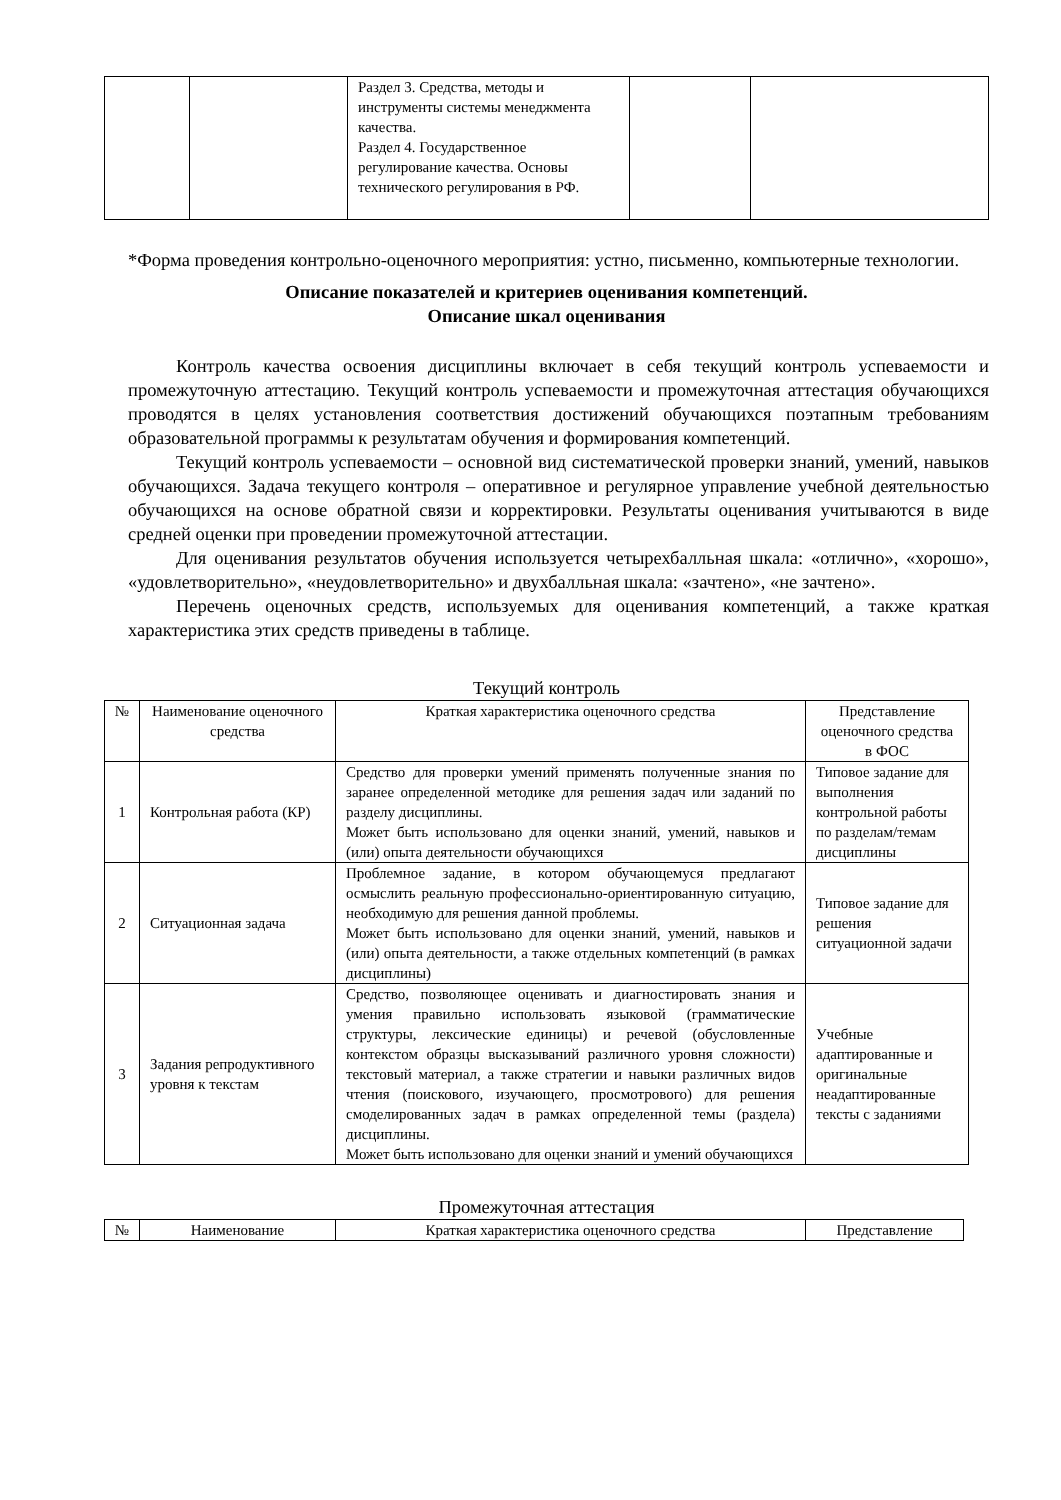| | | Раздел 3. Средства, методы и инструменты системы менеджмента качества. Раздел 4. Государственное регулирование качества. Основы технического регулирования в РФ. | | |
*Форма проведения контрольно-оценочного мероприятия: устно, письменно, компьютерные технологии.
Описание показателей и критериев оценивания компетенций.
Описание шкал оценивания
Контроль качества освоения дисциплины включает в себя текущий контроль успеваемости и промежуточную аттестацию. Текущий контроль успеваемости и промежуточная аттестация обучающихся проводятся в целях установления соответствия достижений обучающихся поэтапным требованиям образовательной программы к результатам обучения и формирования компетенций.
Текущий контроль успеваемости – основной вид систематической проверки знаний, умений, навыков обучающихся. Задача текущего контроля – оперативное и регулярное управление учебной деятельностью обучающихся на основе обратной связи и корректировки. Результаты оценивания учитываются в виде средней оценки при проведении промежуточной аттестации.
Для оценивания результатов обучения используется четырехбалльная шкала: «отлично», «хорошо», «удовлетворительно», «неудовлетворительно» и двухбалльная шкала: «зачтено», «не зачтено».
Перечень оценочных средств, используемых для оценивания компетенций, а также краткая характеристика этих средств приведены в таблице.
Текущий контроль
| № | Наименование оценочного средства | Краткая характеристика оценочного средства | Представление оценочного средства в ФОС |
| --- | --- | --- | --- |
| 1 | Контрольная работа (КР) | Средство для проверки умений применять полученные знания по заранее определенной методике для решения задач или заданий по разделу дисциплины. Может быть использовано для оценки знаний, умений, навыков и (или) опыта деятельности обучающихся | Типовое задание для выполнения контрольной работы по разделам/темам дисциплины |
| 2 | Ситуационная задача | Проблемное задание, в котором обучающемуся предлагают осмыслить реальную профессионально-ориентированную ситуацию, необходимую для решения данной проблемы. Может быть использовано для оценки знаний, умений, навыков и (или) опыта деятельности, а также отдельных компетенций (в рамках дисциплины) | Типовое задание для решения ситуационной задачи |
| 3 | Задания репродуктивного уровня к текстам | Средство, позволяющее оценивать и диагностировать знания и умения правильно использовать языковой (грамматические структуры, лексические единицы) и речевой (обусловленные контекстом образцы высказываний различного уровня сложности) текстовый материал, а также стратегии и навыки различных видов чтения (поискового, изучающего, просмотрового) для решения смоделированных задач в рамках определенной темы (раздела) дисциплины. Может быть использовано для оценки знаний и умений обучающихся | Учебные адаптированные и оригинальные неадаптированные тексты с заданиями |
Промежуточная аттестация
| № | Наименование | Краткая характеристика оценочного средства | Представление |
| --- | --- | --- | --- |